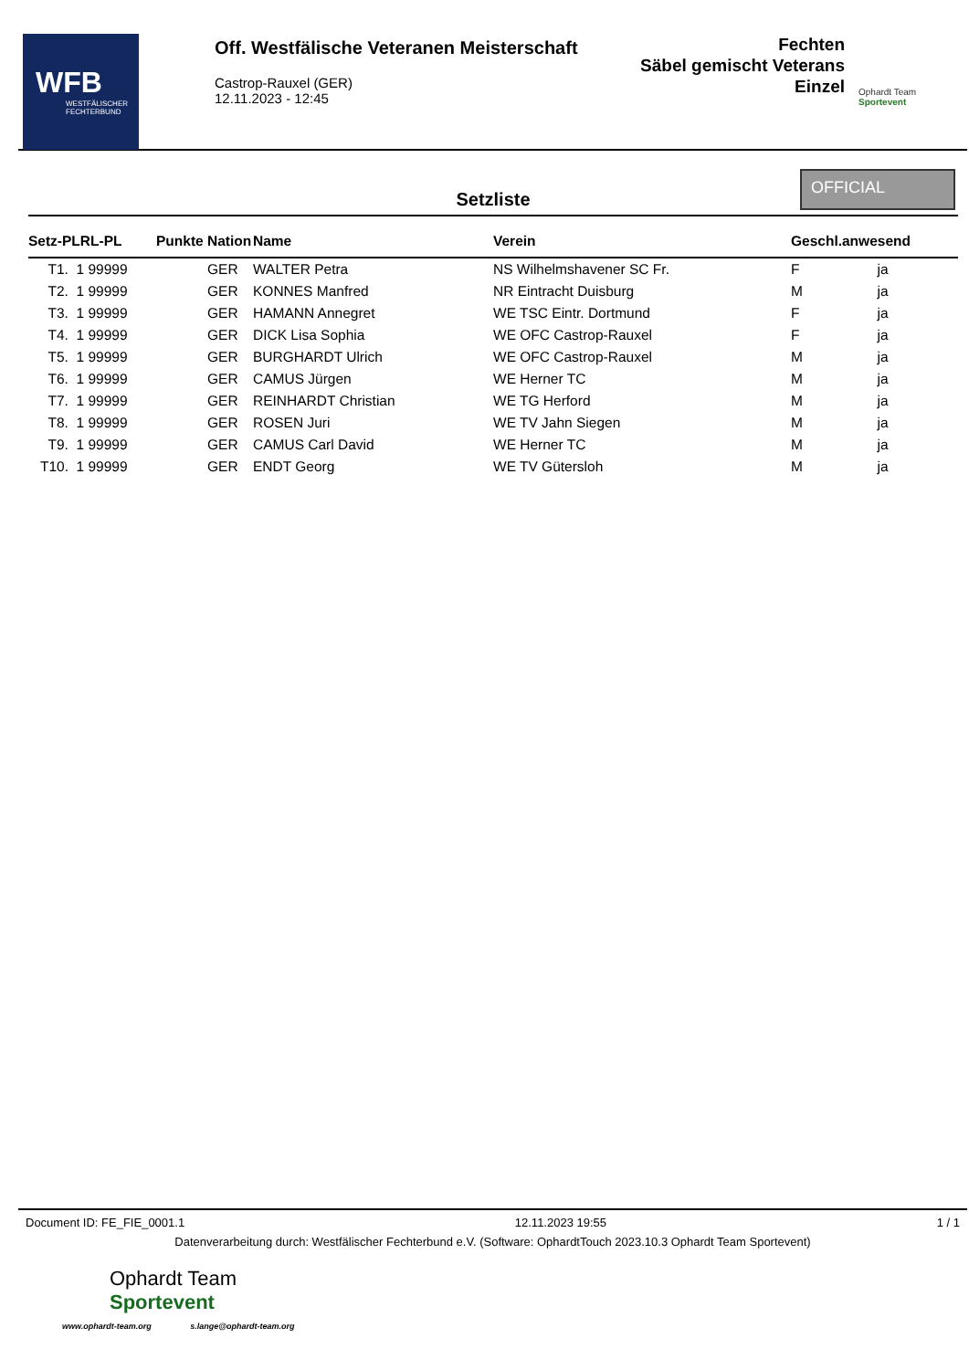WFB
WESTFÄLISCHER FECHTERBUND
Off. Westfälische Veteranen Meisterschaft
Castrop-Rauxel (GER)
12.11.2023 - 12:45
Fechten
Säbel gemischt Veterans
Einzel
Ophardt Team
Sportevent
Setzliste
OFFICIAL
| Setz-PLRL-PL | Punkte | Nation | Name | Verein | Geschl.anwesend | |
| --- | --- | --- | --- | --- | --- | --- |
| T1. 1 99999 | | GER | WALTER Petra | NS Wilhelmshavener SC Fr. | F | ja |
| T2. 1 99999 | | GER | KONNES Manfred | NR Eintracht Duisburg | M | ja |
| T3. 1 99999 | | GER | HAMANN Annegret | WE TSC Eintr. Dortmund | F | ja |
| T4. 1 99999 | | GER | DICK Lisa Sophia | WE OFC Castrop-Rauxel | F | ja |
| T5. 1 99999 | | GER | BURGHARDT Ulrich | WE OFC Castrop-Rauxel | M | ja |
| T6. 1 99999 | | GER | CAMUS Jürgen | WE Herner TC | M | ja |
| T7. 1 99999 | | GER | REINHARDT Christian | WE TG Herford | M | ja |
| T8. 1 99999 | | GER | ROSEN Juri | WE TV Jahn Siegen | M | ja |
| T9. 1 99999 | | GER | CAMUS Carl David | WE Herner TC | M | ja |
| T10. 1 99999 | | GER | ENDT Georg | WE TV Gütersloh | M | ja |
Document ID: FE_FIE_0001.1 12.11.2023 19:55 1 / 1
Datenverarbeitung durch: Westfälischer Fechterbund e.V. (Software: OphardtTouch 2023.10.3 Ophardt Team Sportevent)
Ophardt Team
Sportevent
www.ophardt-team.org s.lange@ophardt-team.org